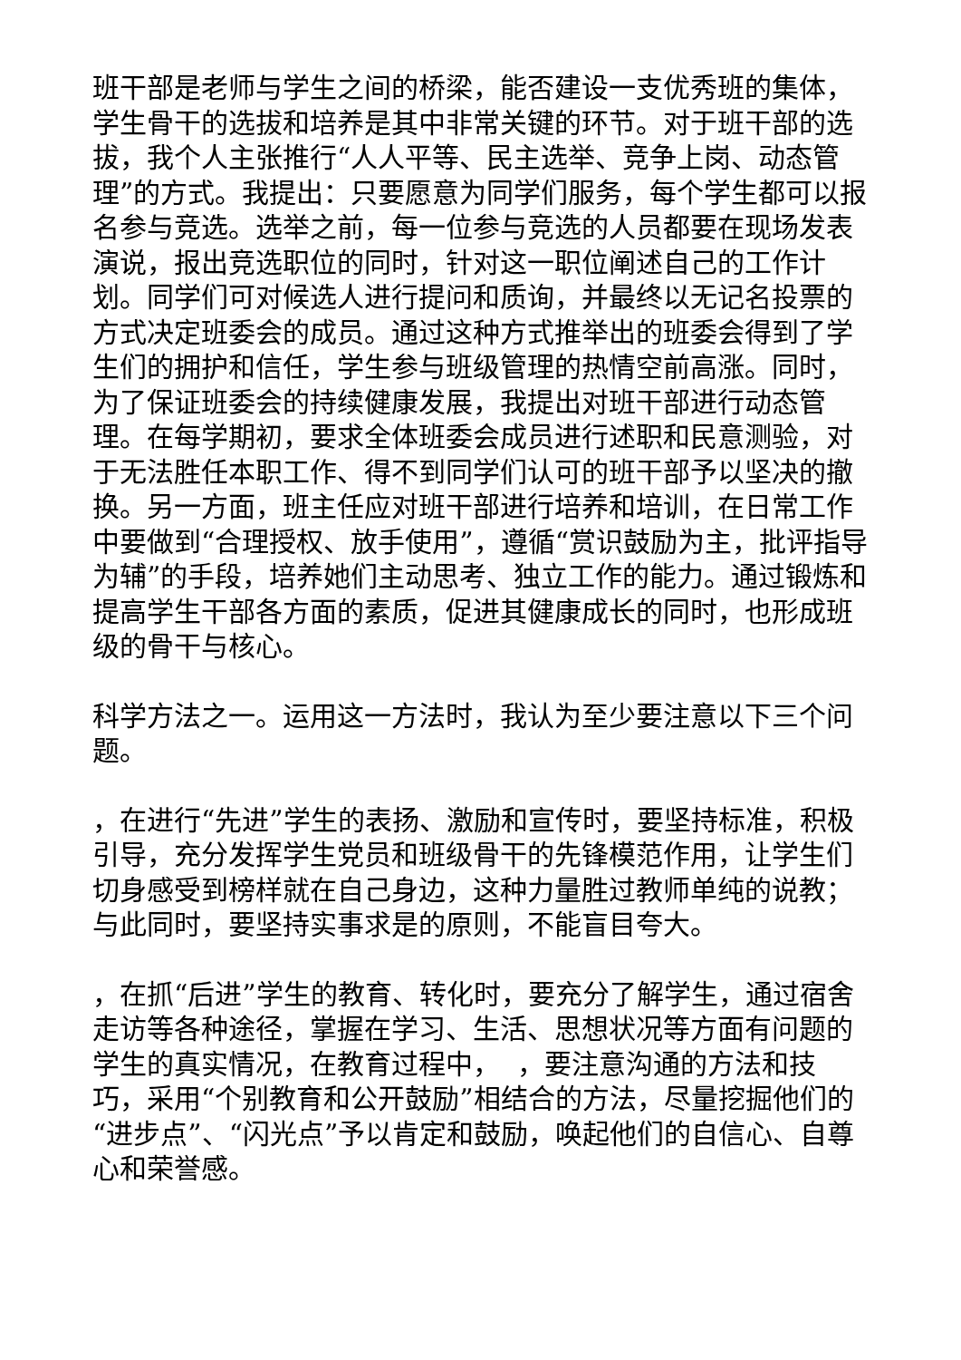班干部是老师与学生之间的桥梁，能否建设一支优秀班的集体，学生骨干的选拔和培养是其中非常关键的环节。对于班干部的选拔，我个人主张推行“人人平等、民主选举、竞争上岗、动态管理”的方式。我提出：只要愿意为同学们服务，每个学生都可以报名参与竞选。选举之前，每一位参与竞选的人员都要在现场发表演说，报出竞选职位的同时，针对这一职位阐述自己的工作计划。同学们可对候选人进行提问和质询，并最终以无记名投票的方式决定班委会的成员。通过这种方式推举出的班委会得到了学生们的拥护和信任，学生参与班级管理的热情空前高涨。同时，为了保证班委会的持续健康发展，我提出对班干部进行动态管理。在每学期初，要求全体班委会成员进行述职和民意测验，对于无法胜任本职工作、得不到同学们认可的班干部予以坚决的撤换。另一方面，班主任应对班干部进行培养和培训，在日常工作中要做到“合理授权、放手使用”，遵循“赏识鼓励为主，批评指导为辅”的手段，培养她们主动思考、独立工作的能力。通过锻炼和提高学生干部各方面的素质，促进其健康成长的同时，也形成班级的骨干与核心。
科学方法之一。运用这一方法时，我认为至少要注意以下三个问题。
，在进行“先进”学生的表扬、激励和宣传时，要坚持标准，积极引导，充分发挥学生党员和班级骨干的先锋模范作用，让学生们切身感受到榜样就在自己身边，这种力量胜过教师单纯的说教；与此同时，要坚持实事求是的原则，不能盲目夸大。
，在抓“后进”学生的教育、转化时，要充分了解学生，通过宿舍走访等各种途径，掌握在学习、生活、思想状况等方面有问题的学生的真实情况，在教育过程中， ，要注意沟通的方法和技巧，采用“个别教育和公开鼓励”相结合的方法，尽量挖掘他们的“进步点”、“闪光点”予以肯定和鼓励，唤起他们的自信心、自尊心和荣誉感。